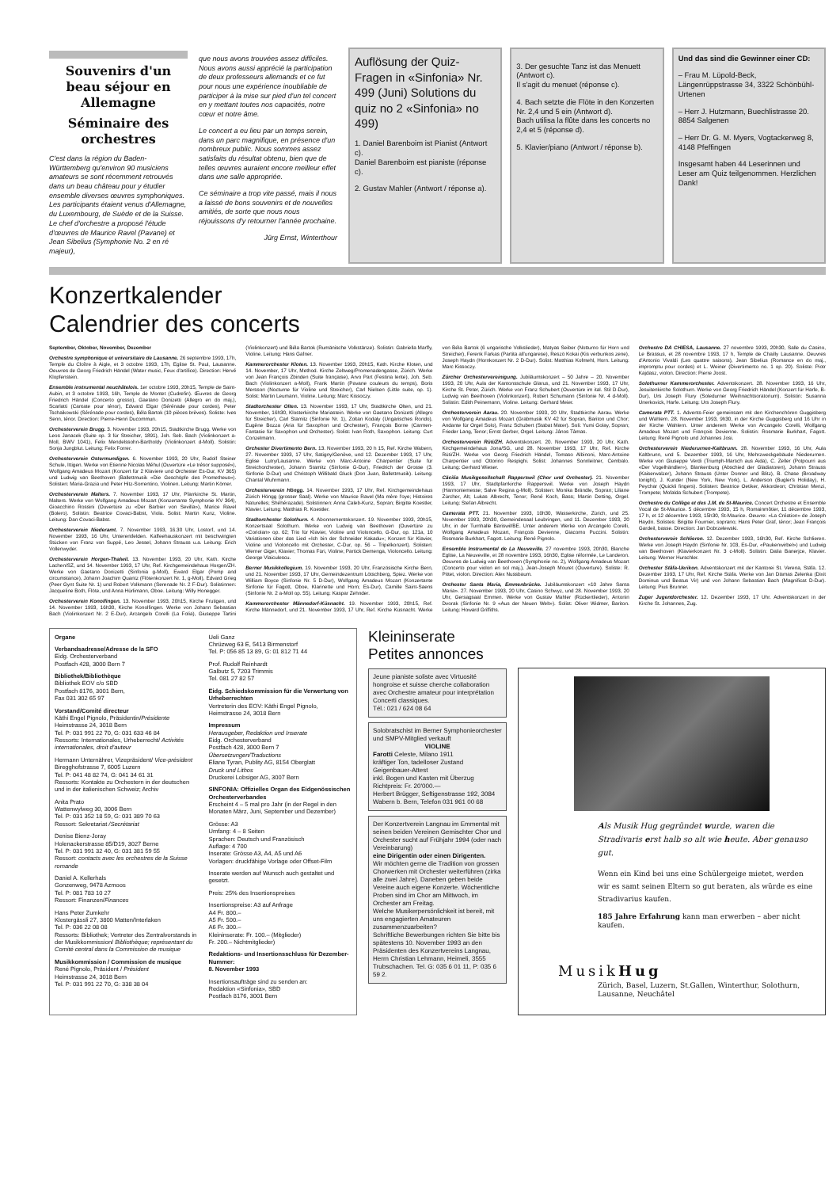Souvenirs d'un beau séjour en Allemagne
Séminaire des orchestres
C'est dans la région du Baden-Württemberg qu'environ 90 musiciens amateurs se sont récemment retrouvés dans un beau château pour y étudier ensemble diverses œuvres symphoniques. Les participants étaient venus d'Allemagne, du Luxembourg, de Suède et de la Suisse. Le chef d'orchestre a proposé l'étude d'œuvres de Maurice Ravel (Pavane) et Jean Sibelius (Symphonie No. 2 en ré majeur),
que nous avons trouvées assez difficiles. Nous avons aussi apprécié la participation de deux professeurs allemands et ce fut pour nous une expérience inoubliable de participer à la mise sur pied d'un tel concert en y mettant toutes nos capacités, notre cœur et notre âme.
Le concert a eu lieu par un temps serein, dans un parc magnifique, en présence d'un nombreux public. Nous sommes assez satisfaits du résultat obtenu, bien que de telles œuvres auraient encore meilleur effet dans une salle appropriée.
Ce séminaire a trop vite passé, mais il nous a laissé de bons souvenirs et de nouvelles amitiés, de sorte que nous nous réjouissons d'y retourner l'année prochaine.
Jürg Ernst, Winterthour
Auflösung der Quiz-Fragen in «Sinfonia» Nr. 499 (Juni) Solutions du quiz no 2 «Sinfonia» no 499)
1. Daniel Barenboim ist Pianist (Antwort c).
Daniel Barenboim est pianiste (réponse c).
2. Gustav Mahler (Antwort / réponse a).
3. Der gesuchte Tanz ist das Menuett (Antwort c).
Il s'agit du menuet (réponse c).
4. Bach setzte die Flöte in den Konzerten Nr. 2,4 und 5 ein (Antwort d).
Bach utilisa la flûte dans les concerts no 2,4 et 5 (réponse d).
5. Klavier/piano (Antwort / réponse b).
Und das sind die Gewinner einer CD:
– Frau M. Lüpold-Beck, Längenrüppstrasse 34, 3322 Schönbühl-Urtenen
– Herr J. Hutzmann, Buechlistrasse 20. 8854 Salgenen
– Herr Dr. G. M. Myers, Vogtackerweg 8, 4148 Pfeffingen
Insgesamt haben 44 Leserinnen und Leser am Quiz teilgenommen. Herzlichen Dank!
Konzertkalender
Calendrier des concerts
September, Oktober, November, Dezember
Orchestre symphonique et universitaire de Lausanne. 26 septembre 1993, 17h, Temple du Cloître à Aigle, et 3 octobre 1993, 17h, Eglise St. Paul, Lausanne. Oeuvres de Georg Friedrich Händel (Water music, Feux d'artifice). Direction: Hervé Klopfenstein.
Ensemble instrumental neuchâtelois. 1er octobre 1993, 20h15, Temple de Saint-Aubin, et 3 octobre 1993, 16h, Temple de Montet (Cudrefin). Œuvres de Georg Friedrich Händel (Concerto grosso), Gaetano Donizetti (Allegro en do maj.), Scarlatti (Cantate pour ténor), Edward Elgar (Sérénade pour cordes), Peter Tschaikowski (Sérénade pour cordes), Béla Bartok (10 pièces brèves). Soliste: Ives Senn, ténor. Direction: Pierre-Henri Ducommun.
Orchesterverein Brugg. 3. November 1993, 20h15, Stadtkirche Brugg. Werke von Leos Janacek (Suite op. 3 für Streicher, 1891), Joh. Seb. Bach (Violinkonzert a-Moll, BWV 1041), Felix Mendelssohn-Bartholdy (Violinkonzert d-Moll). Solistin: Sonja Jungblut. Leitung: Felix Forrer.
Orchesterverein Ostermundigen. 6. November 1993, 20 Uhr, Rudolf Steiner Schule, Ittigen. Werke von Etienne Nicolas Méhul (Ouvertüre «Le trésor supposé»), Wolfgang Amadeus Mozart (Konzert für 2 Klaviere und Orchester Es-Dur, KV 365) und Ludwig van Beethoven (Ballettmusik «Die Geschöpfe des Prometheus»). Solisten: Maria-Grazia und Peter Hitz-Sorrentino, Violinen. Leitung: Martin Körner.
Orchesterverein Malters. 7. November 1993, 17 Uhr, Pfarrkirche St. Martin, Malters. Werke von Wolfgang Amadeus Mozart (Konzertante Symphonie KV 364), Gioacchino Rossini (Ouvertüre zu «Der Barbier von Sevilla»), Marice Ravel (Bolero). Solistin: Beatrice Covaci-Babst, Viola. Solist: Martin Kunz, Violine. Leitung: Dan Covaci-Babst.
Orchesterverein Niederamt. 7. November 1993, 16.30 Uhr, Lostorf, und 14. November 1993, 16 Uhr, Unterentfelden. Kaffeehauskonzert mit beschwingten Stücken von Franz von Suppé, Leo Jessel, Johann Strauss u.a. Leitung: Erich Vollenwyder.
Orchesterverein Horgen-Thalwil. 13. November 1993, 20 Uhr, Kath. Kirche Lachen/SZ, und 14. November 1993, 17 Uhr, Ref. Kirchgemeindehaus Horgen/ZH. Werke von Gaetano Donizetti (Sinfonia g-Moll), Eward Elgar (Pomp and circumstance), Johann Joachim Quantz (Flötenkonzert Nr. 1, g-Moll), Edvard Grieg (Peer Gynt Suite Nr. 1) und Robert Volkmann (Serenade Nr. 2 F-Dur). Solistinnen: Jacqueline Both, Flöte, und Anna Hürlimann, Oboe. Leitung: Willy Honegger.
Orchesterverein Konolfingen. 13. November 1993, 20h15, Kirche Frutigen, und 14. November 1993, 16h30, Kirche Konolfingen. Werke von Johann Sebastian Bach (Violinkonzert Nr. 2 E-Dur), Arcangelo Corelli (La Folia), Giuseppe Tartini (Violinkonzert) und Béla Bartok (Rumänische Volkstänze). Solistin: Gabriella Marffy, Violine. Leitung: Hans Gafner.
Kammerorchester Kloten. 13. November 1993, 20h15, Kath. Kirche Kloten, und 14. November, 17 Uhr, Method. Kirche Zeltweg/Promenadengasse, Zürich. Werke von Jean François Zbinden (Suite française), Arvo Part (Festina lente), Joh. Seb. Bach (Violinkonzert a-Moll), Frank Martin (Pavane couleurs du temps), Boris Mersson (Nocturne für Violine und Streicher), Carl Nielsen (Little suite, op. 1). Solist: Martin Leumann, Violine. Leitung: Marc Kissoczy.
Stadtorchester Olten. 13. November 1993, 17 Uhr, Stadtkirche Olten, und 21. November, 16h30, Klosterkirche Mariastein. Werke von Gaetano Donizetti (Allegro für Streicher), Carl Stamitz (Sinfonie Nr. 1), Zoltan Kodaly (Ungarisches Rondo), Eugène Bozza (Aria für Saxophon und Orchester), François Borne (Carmen-Fantasie für Saxophon und Orchester). Solist: Ivan Roth, Saxophon. Leitung: Curt Conzelmann.
Orchester Divertimento Bern. 13. November 1993, 20 h 15, Ref. Kirche Wabern, 27. November 1993, 17 Uhr, Satigny/Genève, und 12. Dezember 1993, 17 Uhr, Eglise Lutry/Lausanne. Werke von Marc-Antoine Charpentier (Suite für Streichorchester), Johann Stamitz (Sinfonie G-Dur), Friedrich der Grosse (3. Sinfonie D-Dur) und Christoph Willibald Gluck (Don Juan, Ballettmusik). Leitung: Chantal Wuhrmann.
Orchesterverein Höngg. 14. November 1993, 17 Uhr, Ref. Kirchgemeindehaus Zürich Höngg (grosser Saal). Werke von Maurice Ravel (Ma mère l'oye; Histoires Naturelles; Shéhérazade). Solistinnen: Anna Caleb-Kunz, Sopran; Birgitte Koestler, Klavier. Leitung: Matthias R. Koestler.
Stadtorchester Solothurn. 4. Abonnementskonzert. 19. November 1993, 20h15, Konzertsaal Solothurn. Werke von Ludwig van Beethoven (Ouvertüre zu «Coriolan» op. 62; Trio für Klavier, Violine und Violoncello, G-Dur, op. 121a, 10 Variationen über das Lied «Ich bin der Schneider Kakadu»; Konzert für Klavier, Violine und Violoncello mit Orchester, C-Dur, op. 56 – Tripelkonzert). Solisten: Werner Giger, Klavier; Thomas Füri, Violine; Partick Demenga, Violoncello. Leitung: George Vlaiculescu.
Berner Musikkollegium. 19. November 1993, 20 Uhr, Französische Kirche Bern, und 21. November 1993, 17 Uhr, Gemeindezentrum Lötschberg, Spiez. Werke von William Boyce (Sinfonie Nr. 5 D-Dur), Wolfgang Amadeus Mozart (Konzertante Sinfonie für Fagott, Oboe, Klarinette und Horn; Es-Dur), Camille Saint-Saens (Sinfonie Nr. 2 a-Moll op. 55). Leitung: Kaspar Zehnder.
Kammerorchester Männedorf-Küsnacht. 19. November 1993, 20h15, Ref. Kirche Männedorf, und 21. November 1993, 17 Uhr, Ref. Kirche Küsnacht. Werke von Béla Bartok (6 ungarische Volkslieder), Matyas Seiber (Notturno für Horn und Streicher), Ferenk Farkas (Partita all'ungarese), Reszö Kokai (Kis verbunkos zene), Joseph Haydn (Hornkonzert Nr. 2 D-Dur). Solist: Matthias Kofmehl, Horn. Leitung: Marc Kissoczy.
Zürcher Orchestervereinigung. Jubiläumskonzert – 50 Jahre – 20. November 1993, 20 Uhr, Aula der Kantonsschule Glarus, und 21. November 1993, 17 Uhr, Kirche St. Peter, Zürich. Werke von Franz Schubert (Ouvertüre im ital. Stil D-Dur), Ludwig van Beethoven (Violinkonzert), Robert Schumann (Sinfonie Nr. 4 d-Moll). Solistin: Edith Peinemann, Violine. Leitung: Gerhard Meier.
Orchesterverein Aarau. 20. November 1993, 20 Uhr, Stadtkirche Aarau. Werke von Wolfgang Amadeus Mozart (Grabmusik KV 42 für Sopran, Bariton und Chor; Andante für Orgel Solo), Franz Schubert (Stabat Mater). Soli: Yumi Golay, Sopran; Frieder Lang, Tenor; Ernst Gerber, Orgel. Leitung: János Tàmas.
Orchesterverein Rüti/ZH. Adventskonzert. 20. November 1993, 20 Uhr, Kath. Kirchgemeindehaus Jona/SG, und 28. November 1993, 17 Uhr, Ref. Kirche Rüti/ZH. Werke von Georg Friedrich Händel, Tomaso Albinoni, Marc-Antoine Charpentier und Ottorino Respighi. Solist: Johannes Sonnleitner, Cembalo. Leitung: Gerhard Wieser.
Cäcilia Musikgesellschaft Rapperswil (Chor und Orchester). 21. November 1993, 17 Uhr, Stadtpfarrkirche Rapperswil. Werke von Joseph Haydn (Harmoniemesse; Salve Regina g-Moll). Solisten: Monika Brändle, Sopran; Liliane Zürcher, Alt; Lukas Albrecht, Tenor; René Koch, Bass; Martin Detting, Orgel. Leitung: Stefan Albrecht.
Camerata PTT. 21. November 1993, 10h30, Wasserkirche, Zürich, und 25. November 1993, 20h30, Gemeindesaal Leubringen, und 11. Dezember 1993, 20 Uhr, in der Turnhalle Bäriswil/BE. Unter anderem Werke von Arcangelo Corelli, Wolfgang Amadeus Mozart, François Devienne, Giacomo Puccini. Solistin: Rosmarie Burkhart, Fagott. Leitung: René Pignolo.
Ensemble Instrumental de La Neuveville. 27 novembre 1993, 20h30, Blanche Eglise, La Neuveville, et 28 novembre 1993, 16h30, Eglise réformée, Le Landeron. Oeuvres de Ludwig van Beethoven (Symphonie no. 2), Wolfgang Amadeus Mozart (Concerto pour violon en sol maj.), Jean-Joseph Mouret (Ouverture). Soliste: R. Pittet, violon. Direction: Alex Nussbaum.
Orchester Santa Maria, Emmenbrücke. Jubiläumskonzert «10 Jahre Santa Maria». 27. November 1993, 20 Uhr, Casino Schwyz, und 28. November 1993, 20 Uhr, Gersagsaal Emmen. Werke von Gustav Mahler (Rückertlieder), Antonin Dvorak (Sinfonie Nr. 9 «Aus der Neuen Welt»). Solist: Oliver Widmer, Bariton. Leitung: Howard Griffiths.
Orchestre DA CHIESA, Lausanne. 27 novembre 1993, 20h30, Salle du Casino, Le Brassus, et 28 novembre 1993, 17 h, Temple de Chailly Lausanne. Oeuvres d'Antonio Vivaldi (Les quattre saisons), Jean Sibelius (Romance en do maj., impromptu pour cordes) et L. Weiner (Divertimento no. 1 op. 20). Soliste: Piotr Kajdasz, violon. Direction: Pierre Joost.
Solothurner Kammerorchester. Adventskonzert. 28. November 1993, 16 Uhr, Jesuitenkirche Solothurn. Werke von Georg Friedrich Händel (Konzert für Harfe, B-Dur), Urs Joseph Flury (Soledurner Weihnachtsoratorium). Solistin: Susanna Unerkovick, Harfe. Leitung: Urs Joseph Flury.
Camerata PTT. 1. Advents-Feier gemeinsam mit den Kirchenchören Guggisberg und Wahlern. 28. November 1993, 9h30, in der Kirche Guggisberg und 16 Uhr in der Kirche Wahlern. Unter anderem Werke von Arcangelo Corelli, Wolfgang Amadeus Mozart und François Devienne. Solistin: Rosmarie Burkhart, Fagott. Leitung: René Pignolo und Johannes Josi.
Orchesterverein Niederurnen-Kaltbrunn. 28. November 1993, 16 Uhr, Aula Kaltbrunn, und 5. Dezember 1993, 16 Uhr, Mehrzweckgebäude Niederurnen. Werke von Giuseppe Verdi (Triumph-Marsch aus Aida), C. Zeller (Potpourri aus «Der Vogelhändler»), Blankenburg (Abschied der Gladiatoren), Johann Strauss (Kaiserwalzer), Johann Strauss (Unter Donner und Blitz), B. Chase (Broadway tonight), J. Kunder (New York, New York), L. Anderson (Bugler's Holiday), H. Peychar (Quickli fingers). Solisten: Beatrice Oetiker, Akkordeon; Christian Menzi, Trompete; Mofalda Schubert (Trompete).
Orchestre du Collège et des J.M. de St-Maurice. Concert Orchestre et Ensemble Vocal de St-Maurice. 5 décembre 1993, 15 h, Romainmôtier, 11 décembre 1993, 17 h, et 12 décembre 1993, 15h30, St-Maurice. Oeuvre: «La Création» de Joseph Haydn. Solistes: Brigitte Fournier, soprano; Hans Peter Graf, ténor; Jean François Gardeil, basse. Direction: Jan Dobrzelewski.
Orchesterverein Schlieren. 12. Dezember 1993, 16h30, Ref. Kirche Schlieren. Werke von Joseph Haydn (Sinfonie Nr. 103, Es-Dur, «Paukenwirbel») und Ludwig van Beethoven (Klavierkonzert Nr. 3 c-Moll). Solistin: Dalia Banerjce, Klavier. Leitung: Werner Hurschler.
Orchester Stäfa-Uerikon. Adventskonzert mit der Kantorei St. Verena, Stäfa. 12. Dezember 1993, 17 Uhr, Ref. Kirche Stäfa. Werke von Jan Dismas Zelenka (Dixit Dominus und Beatus Vir) und von Johann Sebastian Bach (Magnificat D-Dur). Leitung: Pius Brunner.
Zuger Jugendorchester. 12. Dezember 1993, 17 Uhr. Adventskonzert in der Kirche St. Johannes, Zug.
Organe
Verbandsadresse/Adresse de la SFO
Eidg. Orchesterverband
Postfach 428, 3000 Bern 7
Bibliothek/Bibliothèque
Bibliothek EOV c/o SBD
Postfach 8176, 3001 Bern,
Fax 031 302 65 97
Vorstand/Comité directeur
Käthi Engel Pignolo, Präsidentin/Présidente
Heimstrasse 24, 3018 Bern
Tel. P: 031 991 22 70, G: 031 633 46 84
Ressorts: Internationales, Urheberrecht/ Activités internationales, droit d'auteur
Hermann Unternährer, Vizepräsident/ Vice-président
Biregghofstrasse 7, 6005 Luzern
Tel. P: 041 48 82 74, G: 041 34 61 31
Ressorts: Kontakte zu Orchestern in der deutschen und in der italienischen Schweiz; Archiv
Anita Prato
Wattenwylweg 30, 3006 Bern
Tel. P: 031 352 18 59, G: 031 389 70 63
Ressort: Sekretariat /Secrétariat
Denise Bienz-Joray
Holenackerstrasse 85/D19, 3027 Berne
Tel. P: 031 991 32 40, G: 031 381 59 55
Ressort: contacts avec les orchestres de la Suisse romande
Daniel A. Kellerhals
Gonzenweg, 9478 Azmoos
Tel. P: 081 783 10 27
Ressort: Finanzen/Finances
Hans Peter Zumkehr
Klostergässli 27, 3800 Matten/Interlaken
Tel. P: 036 22 08 08
Ressorts: Bibliothek; Vertreter des Zentralvorstands in der Musikkommission/ Bibliothèque; représentant du Comité central dans la Commission de musique
Musikkommission / Commission de musique
René Pignolo, Präsident / Président
Heimstrasse 24, 3018 Bern
Tel. P: 031 991 22 70, G: 338 38 04
Ueli Ganz
Chrüzweg 63 E, 5413 Birmenstorf
Tel. P: 056 85 13 89, G: 01 812 71 44
Prof. Rudolf Reinhardt
Galbutz 5, 7203 Trimmis
Tel. 081 27 82 57
Eidg. Schiedskommission für die Verwertung von Urheberrechten
Vertreterin des EOV: Käthi Engel Pignolo, Heimstrasse 24, 3018 Bern
Impressum
Herausgeber, Redaktion und Inserate
Eidg. Orchesterverband
Postfach 428, 3000 Bern 7
Übersetzungen/Traductions
Eliane Tyran, Publity AG, 8154 Oberglatt
Druck und Lithos
Druckerei Lobsiger AG, 3007 Bern
SINFONIA: Offizielles Organ des Eidgenössischen Orchesterverbandes
Erscheint 4 – 5 mal pro Jahr (in der Regel in den Monaten März, Juni, September und Dezember)
Grösse: A3
Umfang: 4 – 8 Seiten
Sprachen: Deutsch und Französisch
Auflage: 4 700
Inserate: Grösse A3, A4, A5 und A6
Vorlagen: druckfähige Vorlage oder Offset-Film
Inserate werden auf Wunsch auch gestaltet und gesetzt.
Preis: 25% des Insertionspreises
Insertionspreise: A3 auf Anfrage
A4 Fr. 800.–
A5 Fr. 500.–
A6 Fr. 300.–
Kleininserate: Fr. 100.– (Mitglieder)
Fr. 200.– Nichtmitglieder)
Redaktions- und Insertionsschluss für Dezember-Nummer:
8. November 1993
Insertionsaufträge sind zu senden an:
Redaktion «Sinfonia», SBD
Postfach 8176, 3001 Bern
Kleininserate
Petites annonces
Jeune pianiste soliste avec Virtuosité hongroise et suisse cherche collaboration avec Orchestre amateur pour interprétation Concerti classiques.
Tél.: 021 / 624 08 64
Solobratschist im Berner Symphonieorchester und SMPV-Mitglied verkauft
VIOLINE
Farotti Celeste, Milano 1911
kräftiger Ton, tadelloser Zustand
Geigenbauer-Attest
inkl. Bogen und Kasten mit Überzug
Richtpreis: Fr. 20'000.—
Herbert Brügger, Seftigenstrasse 192, 3084 Wabern b. Bern, Telefon 031 961 00 68
Der Konzertverein Langnau im Emmental mit seinen beiden Vereinen Gemischter Chor und Orchester sucht auf Frühjahr 1994 (oder nach Vereinbarung)
eine Dirigentin oder einen Dirigenten.
Wir möchten gerne die Tradition von grossen Chorwerken mit Orchester weiterführen (zirka alle zwei Jahre). Daneben geben beide Vereine auch eigene Konzerte. Wöchentliche Proben sind im Chor am Mittwoch, im Orchester am Freitag.
Welche Musikerpersönlichkeit ist bereit, mit uns engagierten Amateuren zusammenzuarbeiten?
Schriftliche Bewerbungen richten Sie bitte bis spätestens 10. November 1993 an den Präsidenten des Konzertvereins Langnau, Herrn Christian Lehmann, Heimeli, 3555 Trubschachen. Tel. G: 035 6 01 11, P: 035 6 59 2.
Als Musik Hug gegründet wurde, waren die Stradivaris erst halb so alt wie heute. Aber genauso gut.
Wenn ein Kind bei uns eine Schülergeige mietet, werden wir es samt seinen Eltern so gut beraten, als würde es eine Stradivarius kaufen.
185 Jahre Erfahrung kann man erwerben – aber nicht kaufen.
MusikHug
Zürich, Basel, Luzern, St.Gallen, Winterthur, Solothurn, Lausanne, Neuchâtel